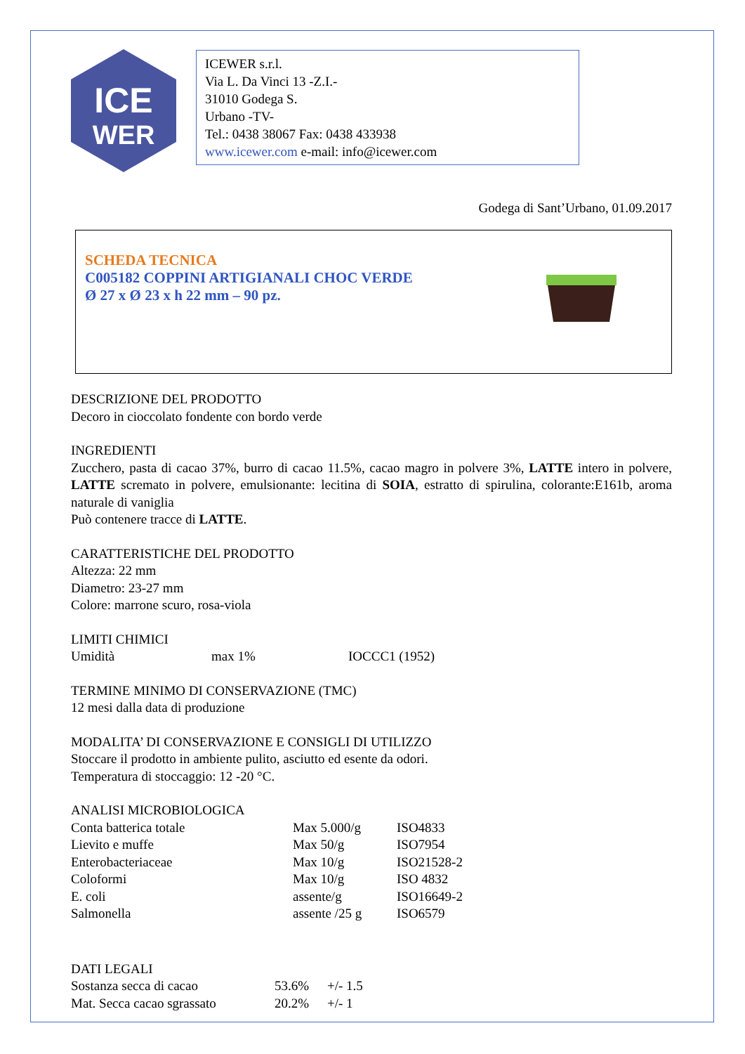ICE
WER
ICEWER s.r.l.
Via L. Da Vinci 13 -Z.I.-
31010 Godega S.
Urbano -TV-
Tel.: 0438 38067 Fax: 0438 433938
www.icewer.com e-mail: info@icewer.com
Godega di Sant’Urbano, 01.09.2017
SCHEDA TECNICA
C005182 COPPINI ARTIGIANALI CHOC VERDE
Ø 27 x Ø 23 x h 22 mm – 90 pz.
DESCRIZIONE DEL PRODOTTO
Decoro in cioccolato fondente con bordo verde
INGREDIENTI
Zucchero, pasta di cacao 37%, burro di cacao 11.5%, cacao magro in polvere 3%, LATTE intero in polvere, LATTE scremato in polvere, emulsionante: lecitina di SOIA, estratto di spirulina, colorante:E161b, aroma naturale di vaniglia
Può contenere tracce di LATTE.
CARATTERISTICHE DEL PRODOTTO
Altezza: 22 mm
Diametro: 23-27 mm
Colore: marrone scuro, rosa-viola
LIMITI CHIMICI
| Umidità | max 1% | IOCCC1 (1952) |
TERMINE MINIMO DI CONSERVAZIONE (TMC)
12 mesi dalla data di produzione
MODALITA’ DI CONSERVAZIONE E CONSIGLI DI UTILIZZO
Stoccare il prodotto in ambiente pulito, asciutto ed esente da odori.
Temperatura di stoccaggio: 12 -20 °C.
ANALISI MICROBIOLOGICA
| Conta batterica totale | Max 5.000/g | ISO4833 |
| Lievito e muffe | Max 50/g | ISO7954 |
| Enterobacteriaceae | Max 10/g | ISO21528-2 |
| Coloformi | Max 10/g | ISO 4832 |
| E. coli | assente/g | ISO16649-2 |
| Salmonella | assente /25 g | ISO6579 |
DATI LEGALI
| Sostanza secca di cacao | 53.6% | +/- 1.5 |
| Mat. Secca cacao sgrassato | 20.2% | +/- 1 |